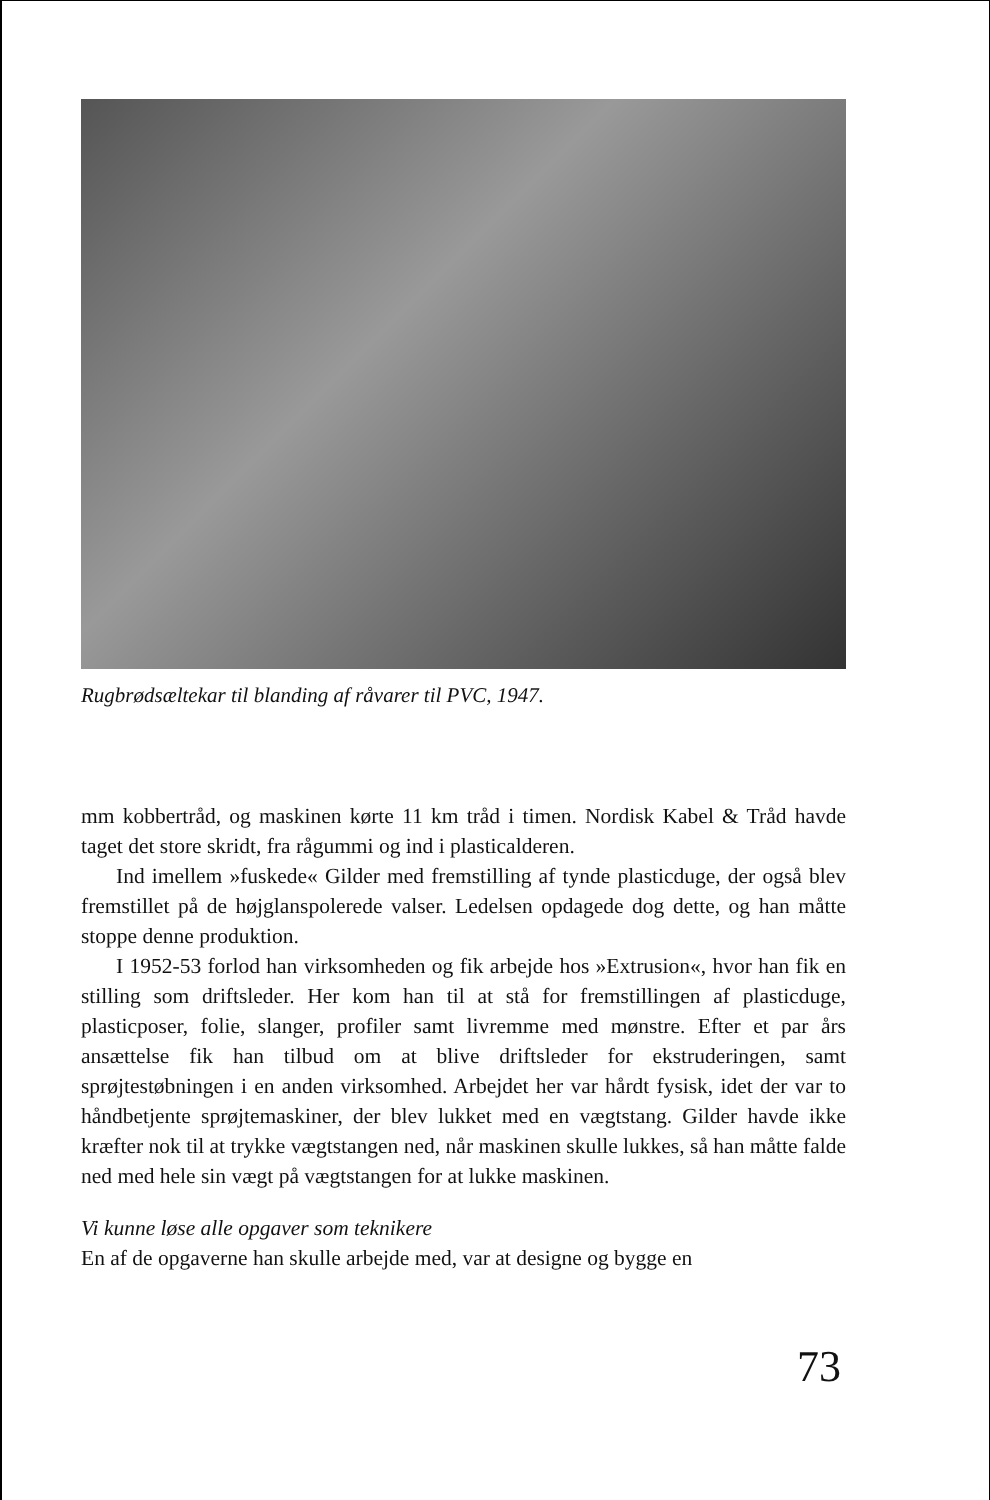Rugbrødsæltekar til blanding af råvarer til PVC, 1947.
mm kobbertråd, og maskinen kørte 11 km tråd i timen. Nordisk Kabel & Tråd havde taget det store skridt, fra rågummi og ind i plasticalderen.
Ind imellem »fuskede« Gilder med fremstilling af tynde plasticduge, der også blev fremstillet på de højglanspolerede valser. Ledelsen opdagede dog dette, og han måtte stoppe denne produktion.
I 1952-53 forlod han virksomheden og fik arbejde hos »Extrusion«, hvor han fik en stilling som driftsleder. Her kom han til at stå for fremstillingen af plasticduge, plasticposer, folie, slanger, profiler samt livremme med mønstre. Efter et par års ansættelse fik han tilbud om at blive driftsleder for ekstruderingen, samt sprøjtestøbningen i en anden virksomhed. Arbejdet her var hårdt fysisk, idet der var to håndbetjente sprøjtemaskiner, der blev lukket med en vægtstang. Gilder havde ikke kræfter nok til at trykke vægtstangen ned, når maskinen skulle lukkes, så han måtte falde ned med hele sin vægt på vægtstangen for at lukke maskinen.
Vi kunne løse alle opgaver som teknikere
En af de opgaverne han skulle arbejde med, var at designe og bygge en
73